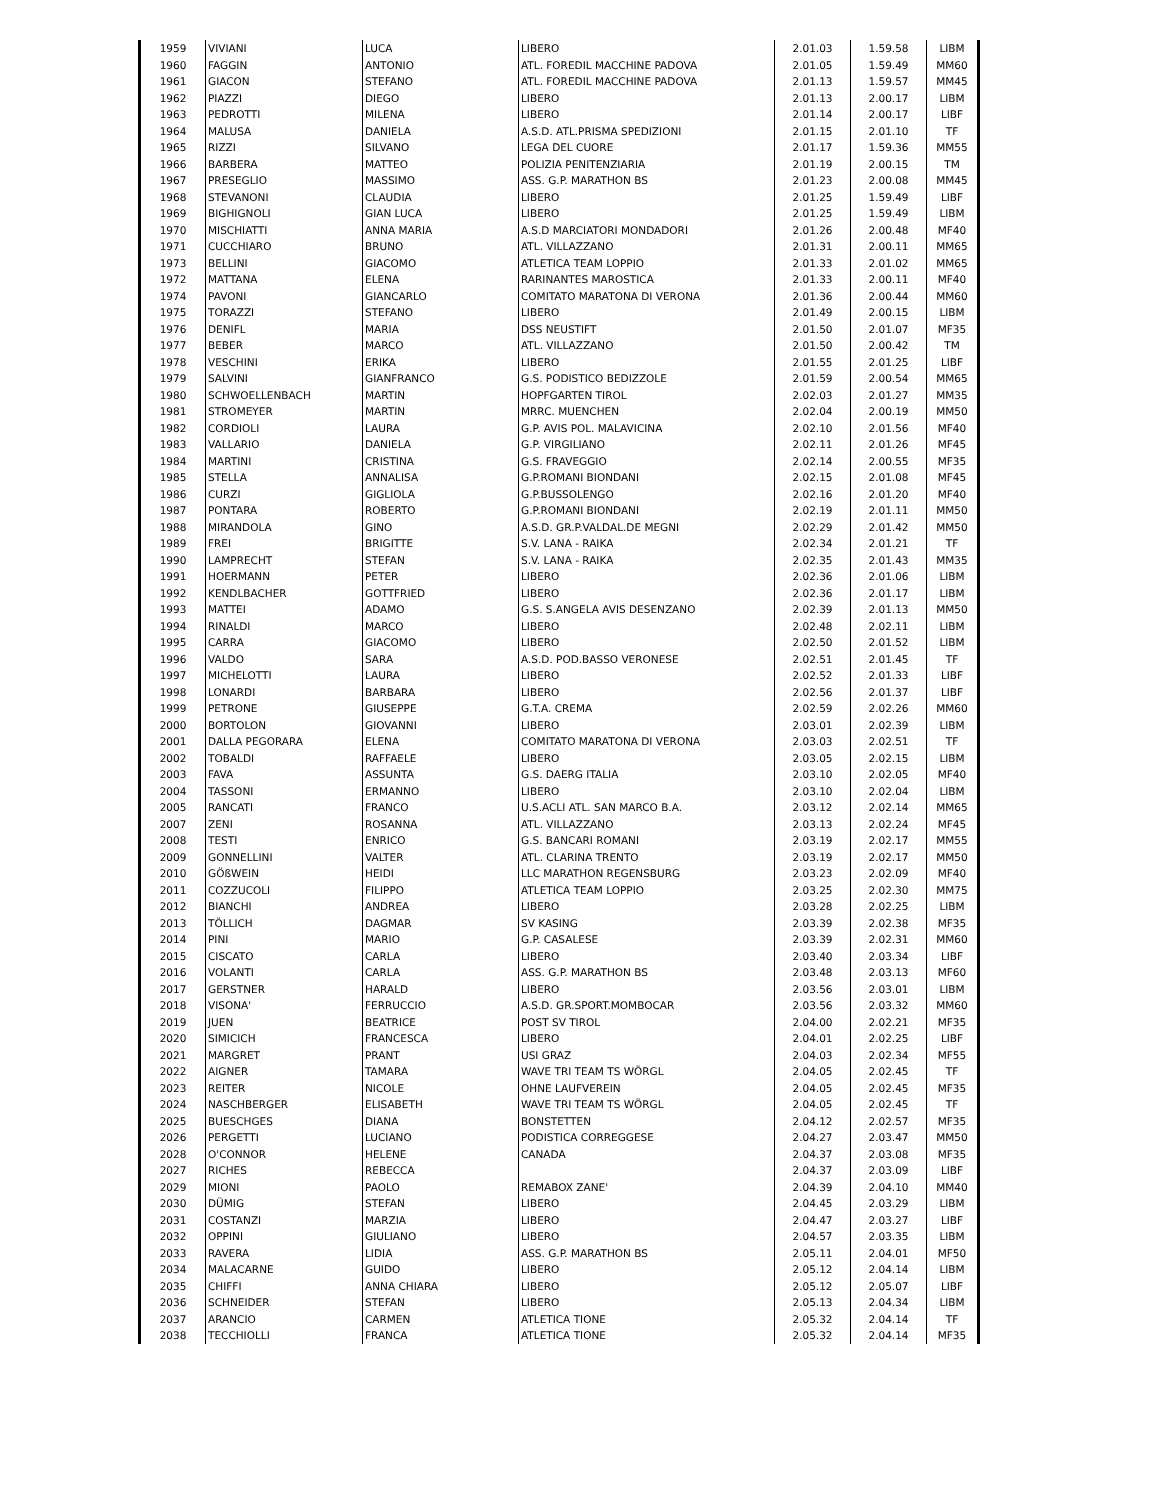| 1959 | VIVIANI | LUCA | LIBERO | 2.01.03 | 1.59.58 | LIBM |
| 1960 | FAGGIN | ANTONIO | ATL. FOREDIL MACCHINE PADOVA | 2.01.05 | 1.59.49 | MM60 |
| 1961 | GIACON | STEFANO | ATL. FOREDIL MACCHINE PADOVA | 2.01.13 | 1.59.57 | MM45 |
| 1962 | PIAZZI | DIEGO | LIBERO | 2.01.13 | 2.00.17 | LIBM |
| 1963 | PEDROTTI | MILENA | LIBERO | 2.01.14 | 2.00.17 | LIBF |
| 1964 | MALUSA | DANIELA | A.S.D. ATL.PRISMA SPEDIZIONI | 2.01.15 | 2.01.10 | TF |
| 1965 | RIZZI | SILVANO | LEGA DEL CUORE | 2.01.17 | 1.59.36 | MM55 |
| 1966 | BARBERA | MATTEO | POLIZIA PENITENZIARIA | 2.01.19 | 2.00.15 | TM |
| 1967 | PRESEGLIO | MASSIMO | ASS. G.P. MARATHON BS | 2.01.23 | 2.00.08 | MM45 |
| 1968 | STEVANONI | CLAUDIA | LIBERO | 2.01.25 | 1.59.49 | LIBF |
| 1969 | BIGHIGNOLI | GIAN LUCA | LIBERO | 2.01.25 | 1.59.49 | LIBM |
| 1970 | MISCHIATTI | ANNA MARIA | A.S.D MARCIATORI MONDADORI | 2.01.26 | 2.00.48 | MF40 |
| 1971 | CUCCHIARO | BRUNO | ATL. VILLAZZANO | 2.01.31 | 2.00.11 | MM65 |
| 1973 | BELLINI | GIACOMO | ATLETICA TEAM LOPPIO | 2.01.33 | 2.01.02 | MM65 |
| 1972 | MATTANA | ELENA | RARINANTES MAROSTICA | 2.01.33 | 2.00.11 | MF40 |
| 1974 | PAVONI | GIANCARLO | COMITATO MARATONA DI VERONA | 2.01.36 | 2.00.44 | MM60 |
| 1975 | TORAZZI | STEFANO | LIBERO | 2.01.49 | 2.00.15 | LIBM |
| 1976 | DENIFL | MARIA | DSS NEUSTIFT | 2.01.50 | 2.01.07 | MF35 |
| 1977 | BEBER | MARCO | ATL. VILLAZZANO | 2.01.50 | 2.00.42 | TM |
| 1978 | VESCHINI | ERIKA | LIBERO | 2.01.55 | 2.01.25 | LIBF |
| 1979 | SALVINI | GIANFRANCO | G.S. PODISTICO BEDIZZOLE | 2.01.59 | 2.00.54 | MM65 |
| 1980 | SCHWOELLENBACH | MARTIN | HOPFGARTEN TIROL | 2.02.03 | 2.01.27 | MM35 |
| 1981 | STROMEYER | MARTIN | MRRC. MUENCHEN | 2.02.04 | 2.00.19 | MM50 |
| 1982 | CORDIOLI | LAURA | G.P. AVIS POL. MALAVICINA | 2.02.10 | 2.01.56 | MF40 |
| 1983 | VALLARIO | DANIELA | G.P. VIRGILIANO | 2.02.11 | 2.01.26 | MF45 |
| 1984 | MARTINI | CRISTINA | G.S. FRAVEGGIO | 2.02.14 | 2.00.55 | MF35 |
| 1985 | STELLA | ANNALISA | G.P.ROMANI BIONDANI | 2.02.15 | 2.01.08 | MF45 |
| 1986 | CURZI | GIGLIOLA | G.P.BUSSOLENGO | 2.02.16 | 2.01.20 | MF40 |
| 1987 | PONTARA | ROBERTO | G.P.ROMANI BIONDANI | 2.02.19 | 2.01.11 | MM50 |
| 1988 | MIRANDOLA | GINO | A.S.D. GR.P.VALDAL.DE MEGNI | 2.02.29 | 2.01.42 | MM50 |
| 1989 | FREI | BRIGITTE | S.V. LANA - RAIKA | 2.02.34 | 2.01.21 | TF |
| 1990 | LAMPRECHT | STEFAN | S.V. LANA - RAIKA | 2.02.35 | 2.01.43 | MM35 |
| 1991 | HOERMANN | PETER | LIBERO | 2.02.36 | 2.01.06 | LIBM |
| 1992 | KENDLBACHER | GOTTFRIED | LIBERO | 2.02.36 | 2.01.17 | LIBM |
| 1993 | MATTEI | ADAMO | G.S. S.ANGELA AVIS DESENZANO | 2.02.39 | 2.01.13 | MM50 |
| 1994 | RINALDI | MARCO | LIBERO | 2.02.48 | 2.02.11 | LIBM |
| 1995 | CARRA | GIACOMO | LIBERO | 2.02.50 | 2.01.52 | LIBM |
| 1996 | VALDO | SARA | A.S.D. POD.BASSO VERONESE | 2.02.51 | 2.01.45 | TF |
| 1997 | MICHELOTTI | LAURA | LIBERO | 2.02.52 | 2.01.33 | LIBF |
| 1998 | LONARDI | BARBARA | LIBERO | 2.02.56 | 2.01.37 | LIBF |
| 1999 | PETRONE | GIUSEPPE | G.T.A. CREMA | 2.02.59 | 2.02.26 | MM60 |
| 2000 | BORTOLON | GIOVANNI | LIBERO | 2.03.01 | 2.02.39 | LIBM |
| 2001 | DALLA PEGORARA | ELENA | COMITATO MARATONA DI VERONA | 2.03.03 | 2.02.51 | TF |
| 2002 | TOBALDI | RAFFAELE | LIBERO | 2.03.05 | 2.02.15 | LIBM |
| 2003 | FAVA | ASSUNTA | G.S. DAERG ITALIA | 2.03.10 | 2.02.05 | MF40 |
| 2004 | TASSONI | ERMANNO | LIBERO | 2.03.10 | 2.02.04 | LIBM |
| 2005 | RANCATI | FRANCO | U.S.ACLI ATL. SAN MARCO B.A. | 2.03.12 | 2.02.14 | MM65 |
| 2007 | ZENI | ROSANNA | ATL. VILLAZZANO | 2.03.13 | 2.02.24 | MF45 |
| 2008 | TESTI | ENRICO | G.S. BANCARI ROMANI | 2.03.19 | 2.02.17 | MM55 |
| 2009 | GONNELLINI | VALTER | ATL. CLARINA TRENTO | 2.03.19 | 2.02.17 | MM50 |
| 2010 | GÖßWEIN | HEIDI | LLC MARATHON REGENSBURG | 2.03.23 | 2.02.09 | MF40 |
| 2011 | COZZUCOLI | FILIPPO | ATLETICA TEAM LOPPIO | 2.03.25 | 2.02.30 | MM75 |
| 2012 | BIANCHI | ANDREA | LIBERO | 2.03.28 | 2.02.25 | LIBM |
| 2013 | TÖLLICH | DAGMAR | SV KASING | 2.03.39 | 2.02.38 | MF35 |
| 2014 | PINI | MARIO | G.P. CASALESE | 2.03.39 | 2.02.31 | MM60 |
| 2015 | CISCATO | CARLA | LIBERO | 2.03.40 | 2.03.34 | LIBF |
| 2016 | VOLANTI | CARLA | ASS. G.P. MARATHON BS | 2.03.48 | 2.03.13 | MF60 |
| 2017 | GERSTNER | HARALD | LIBERO | 2.03.56 | 2.03.01 | LIBM |
| 2018 | VISONA' | FERRUCCIO | A.S.D. GR.SPORT.MOMBOCAR | 2.03.56 | 2.03.32 | MM60 |
| 2019 | JUEN | BEATRICE | POST SV TIROL | 2.04.00 | 2.02.21 | MF35 |
| 2020 | SIMICICH | FRANCESCA | LIBERO | 2.04.01 | 2.02.25 | LIBF |
| 2021 | MARGRET | PRANT | USI GRAZ | 2.04.03 | 2.02.34 | MF55 |
| 2022 | AIGNER | TAMARA | WAVE TRI TEAM TS WÖRGL | 2.04.05 | 2.02.45 | TF |
| 2023 | REITER | NICOLE | OHNE LAUFVEREIN | 2.04.05 | 2.02.45 | MF35 |
| 2024 | NASCHBERGER | ELISABETH | WAVE TRI TEAM TS WÖRGL | 2.04.05 | 2.02.45 | TF |
| 2025 | BUESCHGES | DIANA | BONSTETTEN | 2.04.12 | 2.02.57 | MF35 |
| 2026 | PERGETTI | LUCIANO | PODISTICA CORREGGESE | 2.04.27 | 2.03.47 | MM50 |
| 2028 | O'CONNOR | HELENE | CANADA | 2.04.37 | 2.03.08 | MF35 |
| 2027 | RICHES | REBECCA | | 2.04.37 | 2.03.09 | LIBF |
| 2029 | MIONI | PAOLO | REMABOX ZANE' | 2.04.39 | 2.04.10 | MM40 |
| 2030 | DÜMIG | STEFAN | LIBERO | 2.04.45 | 2.03.29 | LIBM |
| 2031 | COSTANZI | MARZIA | LIBERO | 2.04.47 | 2.03.27 | LIBF |
| 2032 | OPPINI | GIULIANO | LIBERO | 2.04.57 | 2.03.35 | LIBM |
| 2033 | RAVERA | LIDIA | ASS. G.P. MARATHON BS | 2.05.11 | 2.04.01 | MF50 |
| 2034 | MALACARNE | GUIDO | LIBERO | 2.05.12 | 2.04.14 | LIBM |
| 2035 | CHIFFI | ANNA CHIARA | LIBERO | 2.05.12 | 2.05.07 | LIBF |
| 2036 | SCHNEIDER | STEFAN | LIBERO | 2.05.13 | 2.04.34 | LIBM |
| 2037 | ARANCIO | CARMEN | ATLETICA TIONE | 2.05.32 | 2.04.14 | TF |
| 2038 | TECCHIOLLI | FRANCA | ATLETICA TIONE | 2.05.32 | 2.04.14 | MF35 |